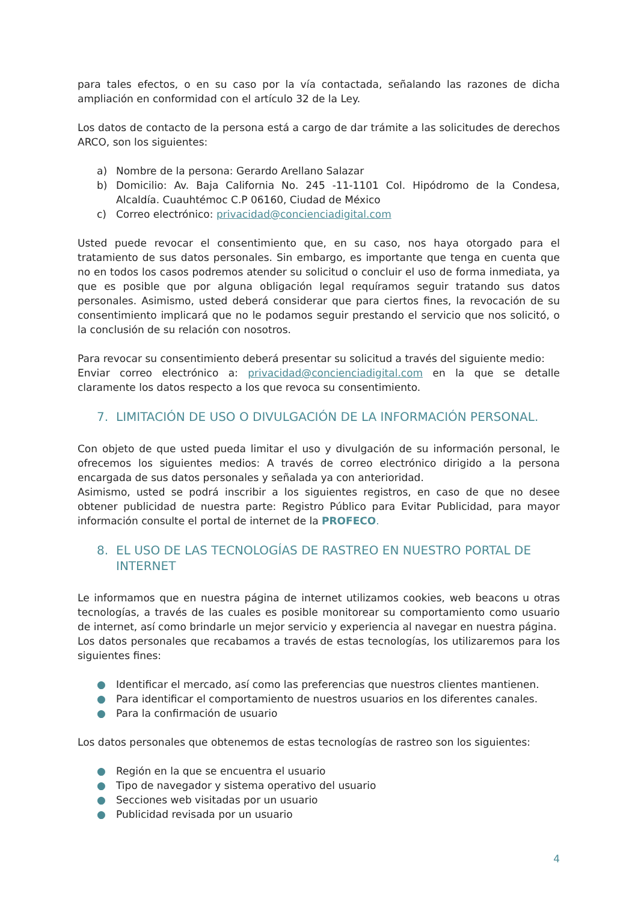para tales efectos, o en su caso por la vía contactada, señalando las razones de dicha ampliación en conformidad con el artículo 32 de la Ley.
Los datos de contacto de la persona está a cargo de dar trámite a las solicitudes de derechos ARCO, son los siguientes:
a) Nombre de la persona: Gerardo Arellano Salazar
b) Domicilio: Av. Baja California No. 245 -11-1101 Col. Hipódromo de la Condesa, Alcaldía. Cuauhtémoc C.P 06160, Ciudad de México
c) Correo electrónico: privacidad@concienciadigital.com
Usted puede revocar el consentimiento que, en su caso, nos haya otorgado para el tratamiento de sus datos personales. Sin embargo, es importante que tenga en cuenta que no en todos los casos podremos atender su solicitud o concluir el uso de forma inmediata, ya que es posible que por alguna obligación legal requíramos seguir tratando sus datos personales. Asimismo, usted deberá considerar que para ciertos fines, la revocación de su consentimiento implicará que no le podamos seguir prestando el servicio que nos solicitó, o la conclusión de su relación con nosotros.
Para revocar su consentimiento deberá presentar su solicitud a través del siguiente medio:
Enviar correo electrónico a: privacidad@concienciadigital.com en la que se detalle claramente los datos respecto a los que revoca su consentimiento.
7. LIMITACIÓN DE USO O DIVULGACIÓN DE LA INFORMACIÓN PERSONAL.
Con objeto de que usted pueda limitar el uso y divulgación de su información personal, le ofrecemos los siguientes medios: A través de correo electrónico dirigido a la persona encargada de sus datos personales y señalada ya con anterioridad.
Asimismo, usted se podrá inscribir a los siguientes registros, en caso de que no desee obtener publicidad de nuestra parte: Registro Público para Evitar Publicidad, para mayor información consulte el portal de internet de la PROFECO.
8. EL USO DE LAS TECNOLOGÍAS DE RASTREO EN NUESTRO PORTAL DE INTERNET
Le informamos que en nuestra página de internet utilizamos cookies, web beacons u otras tecnologías, a través de las cuales es posible monitorear su comportamiento como usuario de internet, así como brindarle un mejor servicio y experiencia al navegar en nuestra página.
Los datos personales que recabamos a través de estas tecnologías, los utilizaremos para los siguientes fines:
● Identificar el mercado, así como las preferencias que nuestros clientes mantienen.
● Para identificar el comportamiento de nuestros usuarios en los diferentes canales.
● Para la confirmación de usuario
Los datos personales que obtenemos de estas tecnologías de rastreo son los siguientes:
● Región en la que se encuentra el usuario
● Tipo de navegador y sistema operativo del usuario
● Secciones web visitadas por un usuario
● Publicidad revisada por un usuario
4